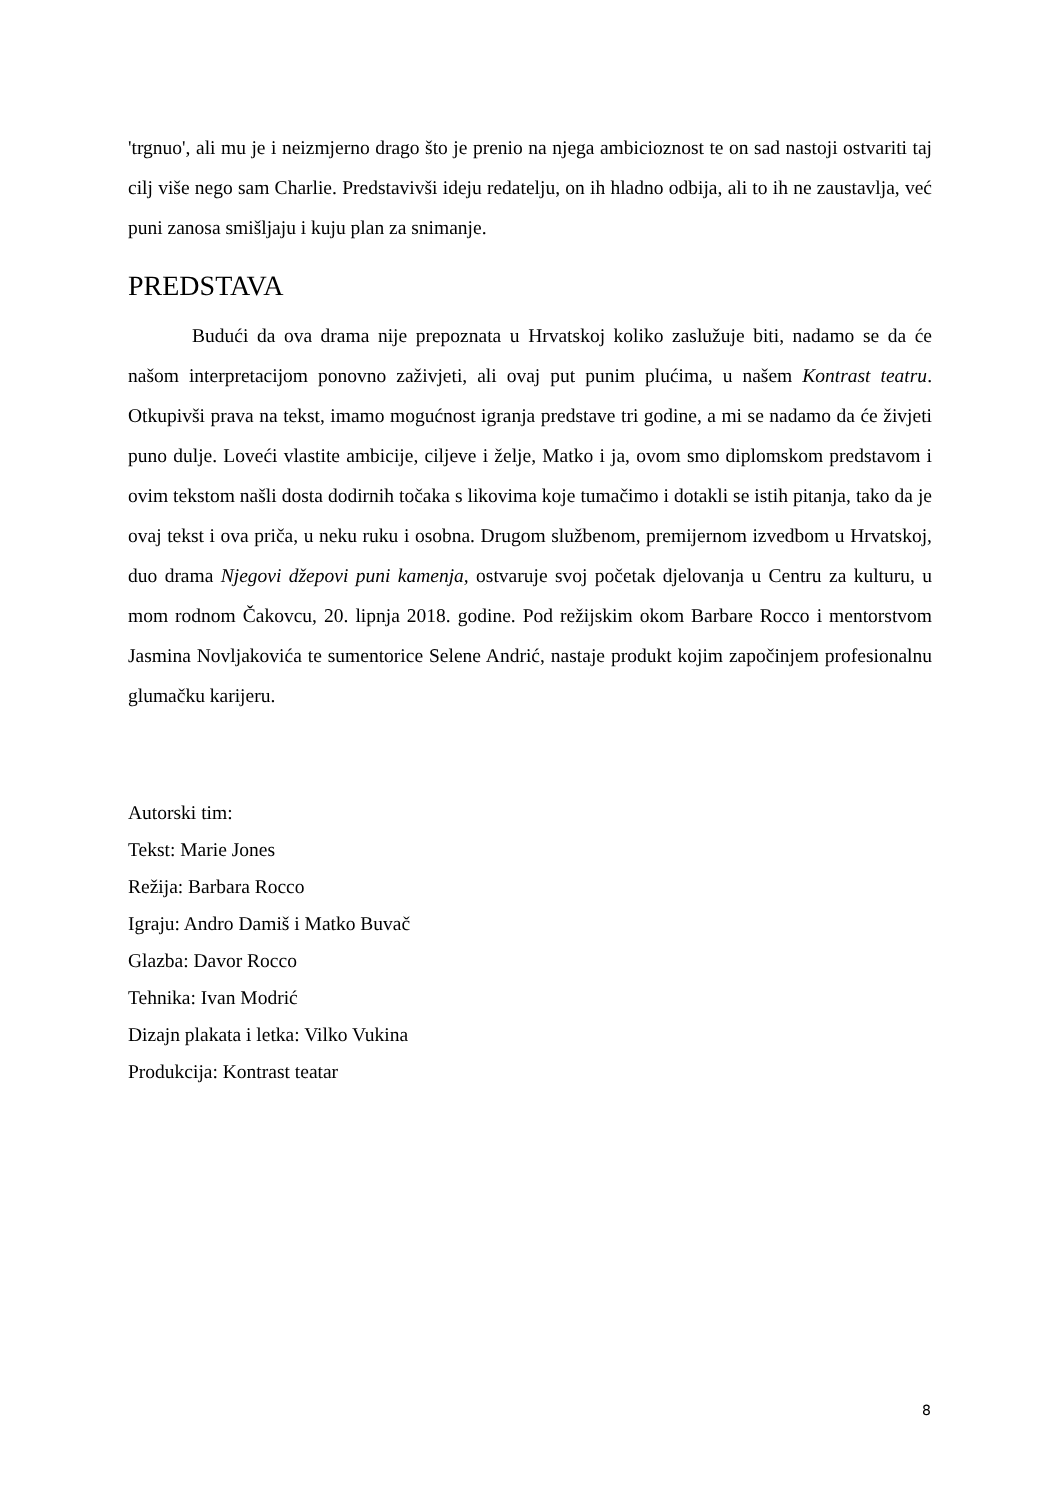'trgnuo', ali mu je i neizmjerno drago što je prenio na njega ambicioznost te on sad nastoji ostvariti taj cilj više nego sam Charlie. Predstavivši ideju redatelju, on ih hladno odbija, ali to ih ne zaustavlja, već puni zanosa smišljaju i kuju plan za snimanje.
PREDSTAVA
Budući da ova drama nije prepoznata u Hrvatskoj koliko zaslužuje biti, nadamo se da će našom interpretacijom ponovno zaživjeti, ali ovaj put punim plućima, u našem Kontrast teatru. Otkupivši prava na tekst, imamo mogućnost igranja predstave tri godine, a mi se nadamo da će živjeti puno dulje. Loveći vlastite ambicije, ciljeve i želje, Matko i ja, ovom smo diplomskom predstavom i ovim tekstom našli dosta dodirnih točaka s likovima koje tumačimo i dotakli se istih pitanja, tako da je ovaj tekst i ova priča, u neku ruku i osobna. Drugom službenom, premijernom izvedbom u Hrvatskoj, duo drama Njegovi džepovi puni kamenja, ostvaruje svoj početak djelovanja u Centru za kulturu, u mom rodnom Čakovcu, 20. lipnja 2018. godine. Pod režijskim okom Barbare Rocco i mentorstvom Jasmina Novljakovića te sumentorice Selene Andrić, nastaje produkt kojim započinjem profesionalnu glumačku karijeru.
Autorski tim:
Tekst: Marie Jones
Režija: Barbara Rocco
Igraju: Andro Damiš i Matko Buvač
Glazba: Davor Rocco
Tehnika: Ivan Modrić
Dizajn plakata i letka: Vilko Vukina
Produkcija: Kontrast teatar
8